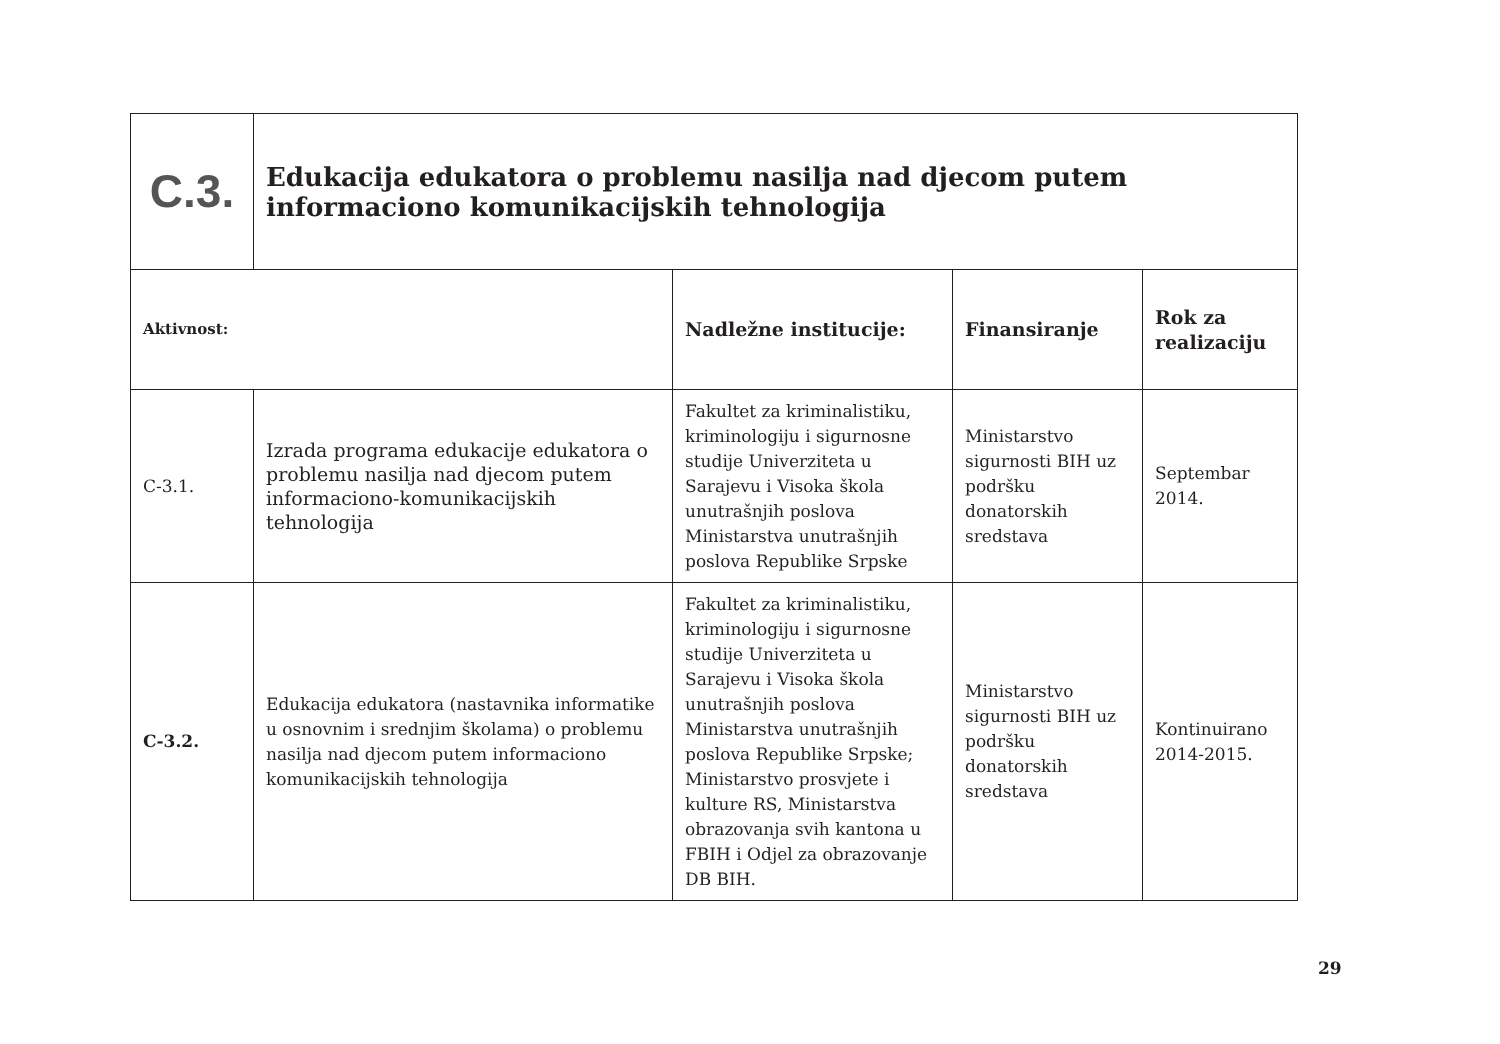| C.3. | Edukacija edukatora o problemu nasilja nad djecom putem informaciono komunikacijskih tehnologija | | | |
| Aktivnost: | | Nadležne institucije: | Finansiranje | Rok za realizaciju |
| C-3.1. | Izrada programa edukacije edukatora o problemu nasilja nad djecom putem informaciono-komunikacijskih tehnologija | Fakultet za kriminalistiku, kriminologiju i sigurnosne studije Univerziteta u Sarajevu i Visoka škola unutrašnjih poslova Ministarstva unutrašnjih poslova Republike Srpske | Ministarstvo sigurnosti BIH uz podršku donatorskih sredstava | Septembar 2014. |
| C-3.2. | Edukacija edukatora (nastavnika informatike u osnovnim i srednjim školama) o problemu nasilja nad djecom putem informaciono komunikacijskih tehnologija | Fakultet za kriminalistiku, kriminologiju i sigurnosne studije Univerziteta u Sarajevu i Visoka škola unutrašnjih poslova Ministarstva unutrašnjih poslova Republike Srpske; Ministarstvo prosvjete i kulture RS, Ministarstva obrazovanja svih kantona u FBIH i Odjel za obrazovanje DB BIH. | Ministarstvo sigurnosti BIH uz podršku donatorskih sredstava | Kontinuirano 2014-2015. |
29